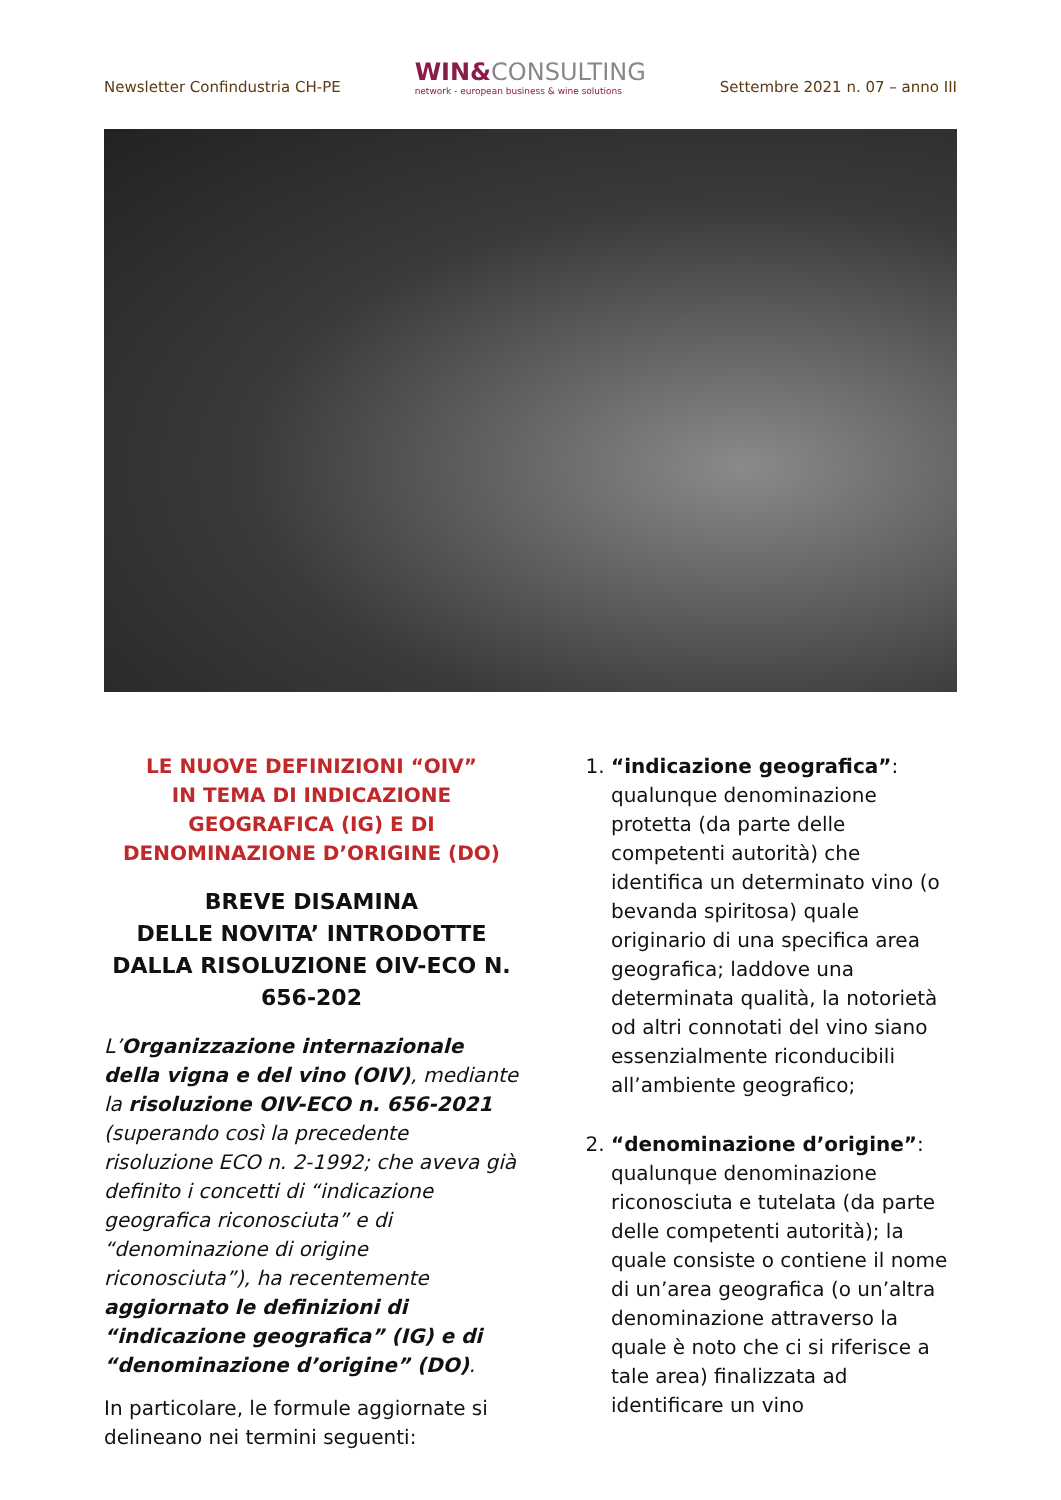Newsletter Confindustria CH-PE
WIN&CONSULTING
network - european business & wine solutions
Settembre 2021 n. 07 – anno III
LE NUOVE DEFINIZIONI “OIV”
IN TEMA DI INDICAZIONE GEOGRAFICA (IG) E DI DENOMINAZIONE D’ORIGINE (DO)
BREVE DISAMINA
DELLE NOVITA’ INTRODOTTE DALLA RISOLUZIONE OIV-ECO N. 656-202
L’Organizzazione internazionale della vigna e del vino (OIV), mediante la risoluzione OIV-ECO n. 656-2021 (superando così la precedente risoluzione ECO n. 2-1992; che aveva già definito i concetti di “indicazione geografica riconosciuta” e di “denominazione di origine riconosciuta”), ha recentemente aggiornato le definizioni di “indicazione geografica” (IG) e di “denominazione d’origine” (DO).
In particolare, le formule aggiornate si delineano nei termini seguenti:
1. “indicazione geografica”: qualunque denominazione protetta (da parte delle competenti autorità) che identifica un determinato vino (o bevanda spiritosa) quale originario di una specifica area geografica; laddove una determinata qualità, la notorietà od altri connotati del vino siano essenzialmente riconducibili all’ambiente geografico;
2. “denominazione d’origine”: qualunque denominazione riconosciuta e tutelata (da parte delle competenti autorità); la quale consiste o contiene il nome di un’area geografica (o un’altra denominazione attraverso la quale è noto che ci si riferisce a tale area) finalizzata ad identificare un vino